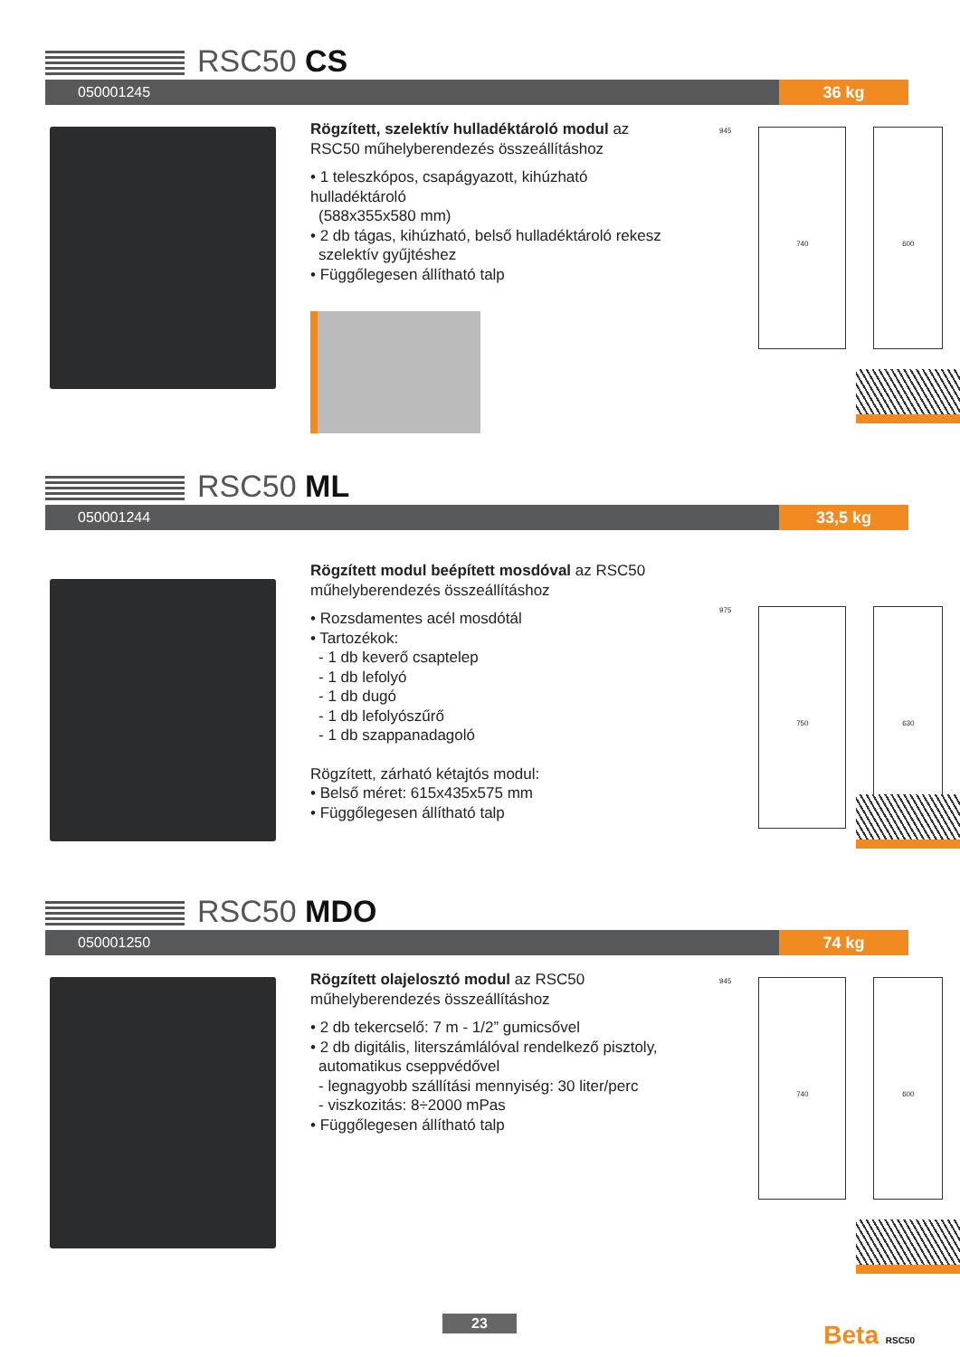RSC50 CS
050001245
36 kg
Rögzített, szelektív hulladéktároló modul az RSC50 műhelyberendezés összeállításhoz
• 1 teleszkópos, csapágyazott, kihúzható hulladéktároló
(588x355x580 mm)
• 2 db tágas, kihúzható, belső hulladéktároló rekesz
szelektív gyűjtéshez
• Függőlegesen állítható talp
945
740 600
RSC50 ML
050001244
33,5 kg
Rögzített modul beépített mosdóval az RSC50 műhelyberendezés összeállításhoz
• Rozsdamentes acél mosdótál
• Tartozékok:
- 1 db keverő csaptelep
- 1 db lefolyó
- 1 db dugó
- 1 db lefolyószűrő
- 1 db szappanadagoló
Rögzített, zárható kétajtós modul:
• Belső méret: 615x435x575 mm
• Függőlegesen állítható talp
975
750 630
RSC50 MDO
050001250
74 kg
Rögzített olajelosztó modul az RSC50 műhelyberendezés összeállításhoz
• 2 db tekercselő: 7 m - 1/2” gumicsővel
• 2 db digitális, literszámlálóval rendelkező pisztoly,
automatikus cseppvédővel
- legnagyobb szállítási mennyiség: 30 liter/perc
- viszkozitás: 8÷2000 mPas
• Függőlegesen állítható talp
945
740 600
23 Beta RSC50